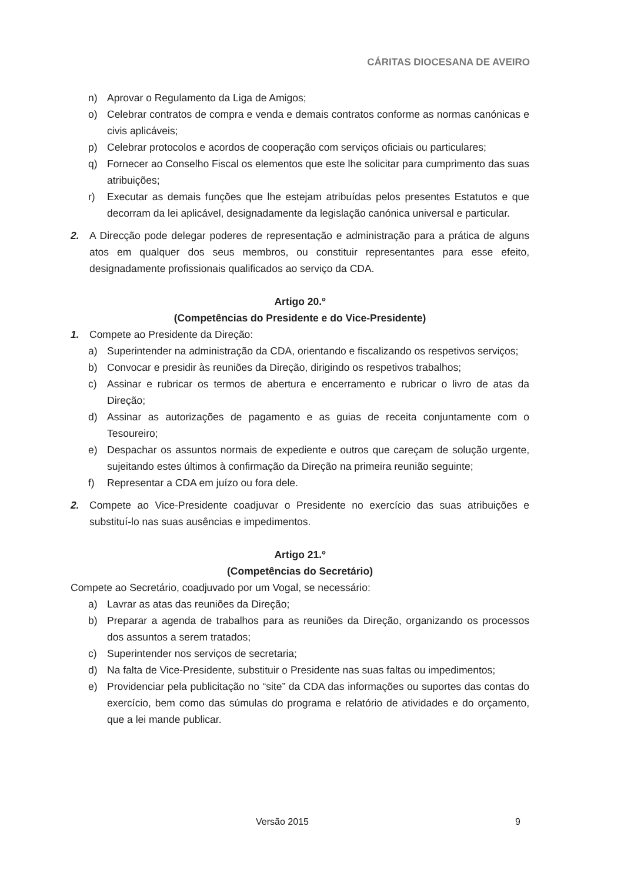CÁRITAS DIOCESANA DE AVEIRO
n) Aprovar o Regulamento da Liga de Amigos;
o) Celebrar contratos de compra e venda e demais contratos conforme as normas canónicas e civis aplicáveis;
p) Celebrar protocolos e acordos de cooperação com serviços oficiais ou particulares;
q) Fornecer ao Conselho Fiscal os elementos que este lhe solicitar para cumprimento das suas atribuições;
r) Executar as demais funções que lhe estejam atribuídas pelos presentes Estatutos e que decorram da lei aplicável, designadamente da legislação canónica universal e particular.
2. A Direcção pode delegar poderes de representação e administração para a prática de alguns atos em qualquer dos seus membros, ou constituir representantes para esse efeito, designadamente profissionais qualificados ao serviço da CDA.
Artigo 20.º
(Competências do Presidente e do Vice-Presidente)
1. Compete ao Presidente da Direção:
a) Superintender na administração da CDA, orientando e fiscalizando os respetivos serviços;
b) Convocar e presidir às reuniões da Direção, dirigindo os respetivos trabalhos;
c) Assinar e rubricar os termos de abertura e encerramento e rubricar o livro de atas da Direção;
d) Assinar as autorizações de pagamento e as guias de receita conjuntamente com o Tesoureiro;
e) Despachar os assuntos normais de expediente e outros que careçam de solução urgente, sujeitando estes últimos à confirmação da Direção na primeira reunião seguinte;
f) Representar a CDA em juízo ou fora dele.
2. Compete ao Vice-Presidente coadjuvar o Presidente no exercício das suas atribuições e substituí-lo nas suas ausências e impedimentos.
Artigo 21.º
(Competências do Secretário)
Compete ao Secretário, coadjuvado por um Vogal, se necessário:
a) Lavrar as atas das reuniões da Direção;
b) Preparar a agenda de trabalhos para as reuniões da Direção, organizando os processos dos assuntos a serem tratados;
c) Superintender nos serviços de secretaria;
d) Na falta de Vice-Presidente, substituir o Presidente nas suas faltas ou impedimentos;
e) Providenciar pela publicitação no “site” da CDA das informações ou suportes das contas do exercício, bem como das súmulas do programa e relatório de atividades e do orçamento, que a lei mande publicar.
Versão 2015 9